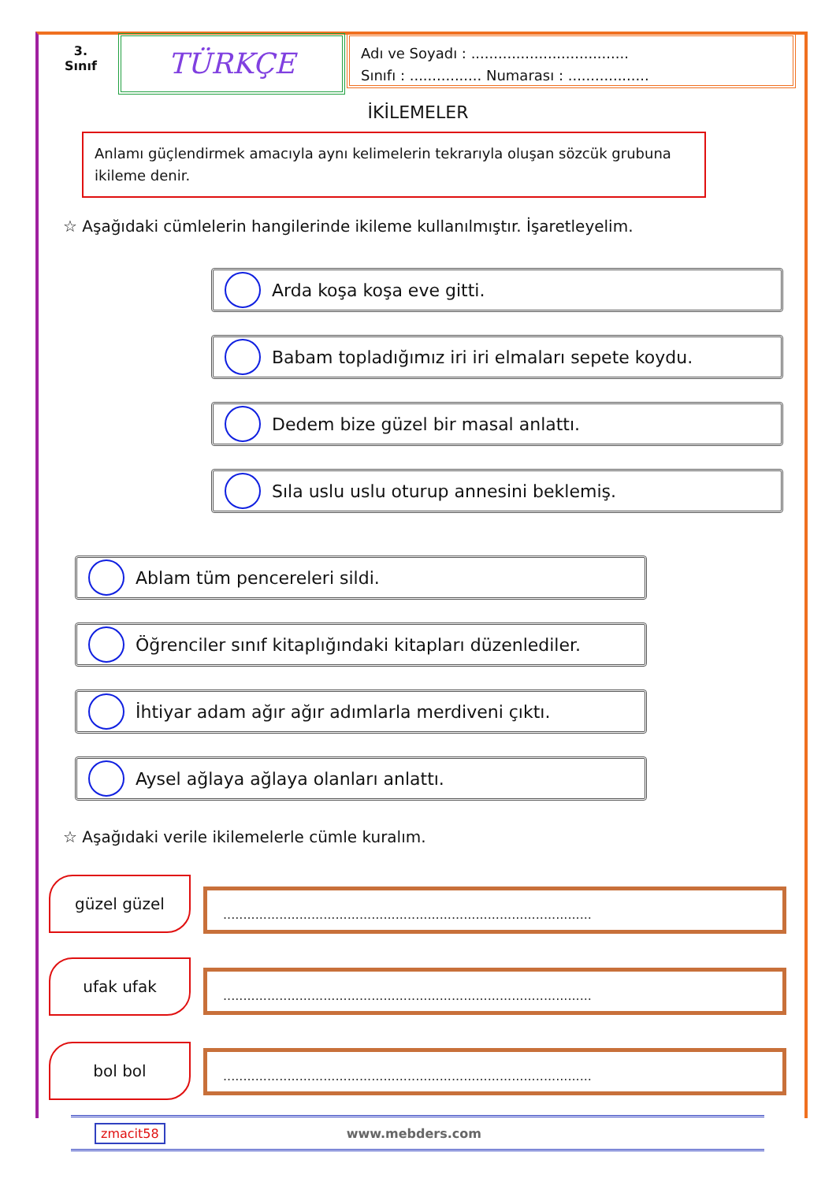3.
Sınıf
TÜRKÇE
Adı ve Soyadı : ...................................
Sınıfı : ................ Numarası : ..................
İKİLEMELER
Anlamı güçlendirmek amacıyla aynı kelimelerin tekrarıyla oluşan sözcük grubuna ikileme denir.
☆ Aşağıdaki cümlelerin hangilerinde ikileme kullanılmıştır. İşaretleyelim.
Arda koşa koşa eve gitti.
Babam topladığımız iri iri elmaları sepete koydu.
Dedem bize güzel bir masal anlattı.
Sıla uslu uslu oturup annesini beklemiş.
Ablam tüm pencereleri sildi.
Öğrenciler sınıf kitaplığındaki kitapları düzenlediler.
İhtiyar adam ağır ağır adımlarla merdiveni çıktı.
Aysel ağlaya ağlaya olanları anlattı.
☆ Aşağıdaki verile ikilemelerle cümle kuralım.
güzel güzel
............................................................................................
ufak ufak ............................................................................................
bol bol ............................................................................................
zmacit58 www.mebders.com